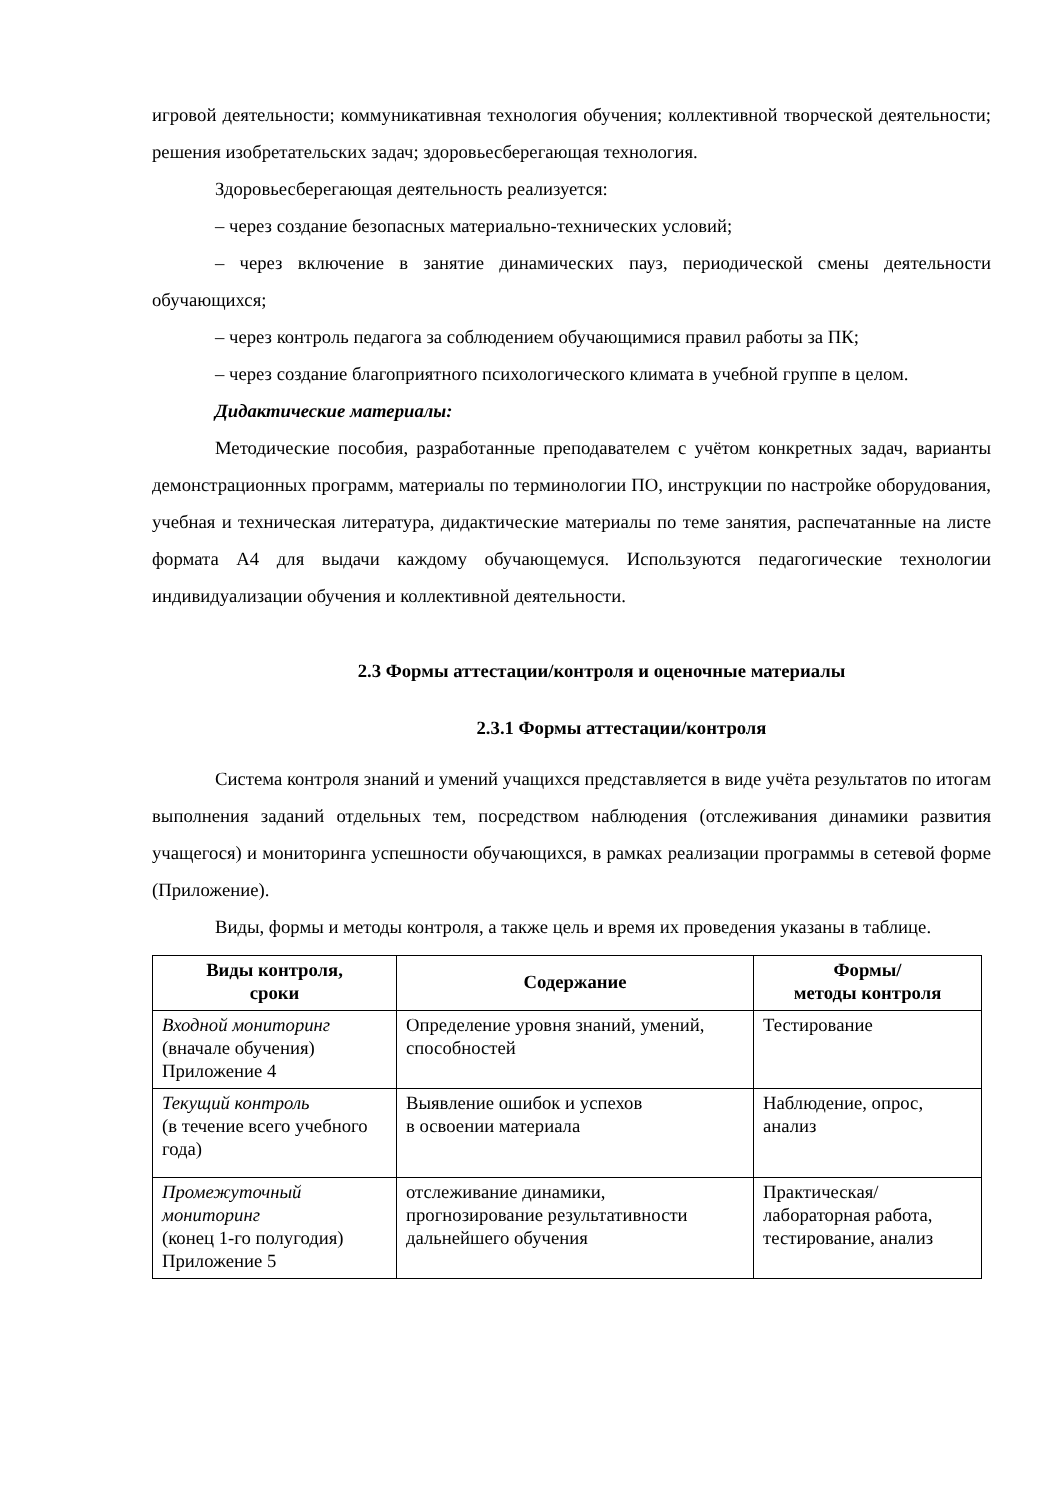игровой деятельности; коммуникативная технология обучения; коллективной творческой деятельности; решения изобретательских задач; здоровьесберегающая технология.
Здоровьесберегающая деятельность реализуется:
– через создание безопасных материально-технических условий;
– через включение в занятие динамических пауз, периодической смены деятельности обучающихся;
– через контроль педагога за соблюдением обучающимися правил работы за ПК;
– через создание благоприятного психологического климата в учебной группе в целом.
Дидактические материалы:
Методические пособия, разработанные преподавателем с учётом конкретных задач, варианты демонстрационных программ, материалы по терминологии ПО, инструкции по настройке оборудования, учебная и техническая литература, дидактические материалы по теме занятия, распечатанные на листе формата А4 для выдачи каждому обучающемуся. Используются педагогические технологии индивидуализации обучения и коллективной деятельности.
2.3 Формы аттестации/контроля и оценочные материалы
2.3.1 Формы аттестации/контроля
Система контроля знаний и умений учащихся представляется в виде учёта результатов по итогам выполнения заданий отдельных тем, посредством наблюдения (отслеживания динамики развития учащегося) и мониторинга успешности обучающихся, в рамках реализации программы в сетевой форме (Приложение).
Виды, формы и методы контроля, а также цель и время их проведения указаны в таблице.
| Виды контроля, сроки | Содержание | Формы/ методы контроля |
| --- | --- | --- |
| Входной мониторинг (вначале обучения) Приложение 4 | Определение уровня знаний, умений, способностей | Тестирование |
| Текущий контроль (в течение всего учебного года) | Выявление ошибок и успехов в освоении материала | Наблюдение, опрос, анализ |
| Промежуточный мониторинг (конец 1-го полугодия) Приложение 5 | отслеживание динамики, прогнозирование результативности дальнейшего обучения | Практическая/ лабораторная работа, тестирование, анализ |